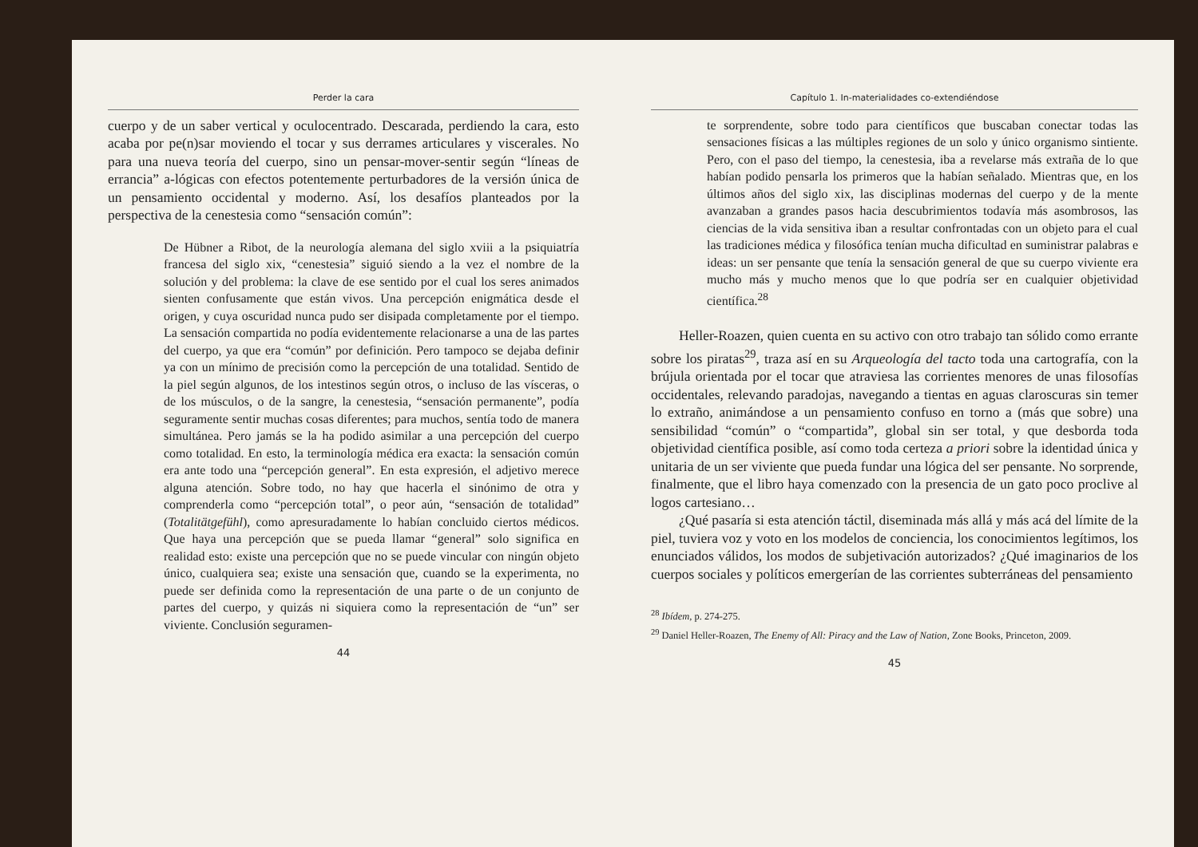Perder la cara
cuerpo y de un saber vertical y oculocentrado. Descarada, perdiendo la cara, esto acaba por pe(n)sar moviendo el tocar y sus derrames articulares y viscerales. No para una nueva teoría del cuerpo, sino un pensar-mover-sentir según “líneas de errancia” a-lógicas con efectos potentemente perturbadores de la versión única de un pensamiento occidental y moderno. Así, los desafíos planteados por la perspectiva de la cenestesia como “sensación común”:
De Hübner a Ribot, de la neurología alemana del siglo xviii a la psiquiatría francesa del siglo xix, “cenestesia” siguió siendo a la vez el nombre de la solución y del problema: la clave de ese sentido por el cual los seres animados sienten confusamente que están vivos. Una percepción enigmática desde el origen, y cuya oscuridad nunca pudo ser disipada completamente por el tiempo. La sensación compartida no podía evidentemente relacionarse a una de las partes del cuerpo, ya que era “común” por definición. Pero tampoco se dejaba definir ya con un mínimo de precisión como la percepción de una totalidad. Sentido de la piel según algunos, de los intestinos según otros, o incluso de las vísceras, o de los músculos, o de la sangre, la cenestesia, “sensación permanente”, podía seguramente sentir muchas cosas diferentes; para muchos, sentía todo de manera simultánea. Pero jamás se la ha podido asimilar a una percepción del cuerpo como totalidad. En esto, la terminología médica era exacta: la sensación común era ante todo una “percepción general”. En esta expresión, el adjetivo merece alguna atención. Sobre todo, no hay que hacerla el sinónimo de otra y comprenderla como “percepción total”, o peor aún, “sensación de totalidad” (Totalitätgefühl), como apresuradamente lo habían concluido ciertos médicos. Que haya una percepción que se pueda llamar “general” solo significa en realidad esto: existe una percepción que no se puede vincular con ningún objeto único, cualquiera sea; existe una sensación que, cuando se la experimenta, no puede ser definida como la representación de una parte o de un conjunto de partes del cuerpo, y quizás ni siquiera como la representación de “un” ser viviente. Conclusión seguramen-
44
Capítulo 1. In-materialidades co-extendiéndose
te sorprendente, sobre todo para científicos que buscaban conectar todas las sensaciones físicas a las múltiples regiones de un solo y único organismo sintiente. Pero, con el paso del tiempo, la cenestesia, iba a revelarse más extraña de lo que habían podido pensarla los primeros que la habían señalado. Mientras que, en los últimos años del siglo xix, las disciplinas modernas del cuerpo y de la mente avanzaban a grandes pasos hacia descubrimientos todavía más asombrosos, las ciencias de la vida sensitiva iban a resultar confrontadas con un objeto para el cual las tradiciones médica y filosófica tenían mucha dificultad en suministrar palabras e ideas: un ser pensante que tenía la sensación general de que su cuerpo viviente era mucho más y mucho menos que lo que podría ser en cualquier objetividad científica.<sup>28</sup>
Heller-Roazen, quien cuenta en su activo con otro trabajo tan sólido como errante sobre los piratas<sup>29</sup>, traza así en su Arqueología del tacto toda una cartografía, con la brújula orientada por el tocar que atraviesa las corrientes menores de unas filosofías occidentales, relevando paradojas, navegando a tientas en aguas claroscuras sin temer lo extraño, animándose a un pensamiento confuso en torno a (más que sobre) una sensibilidad “común” o “compartida”, global sin ser total, y que desborda toda objetividad científica posible, así como toda certeza a priori sobre la identidad única y unitaria de un ser viviente que pueda fundar una lógica del ser pensante. No sorprende, finalmente, que el libro haya comenzado con la presencia de un gato poco proclive al logos cartesiano…
¿Qué pasaría si esta atención táctil, diseminada más allá y más acá del límite de la piel, tuviera voz y voto en los modelos de conciencia, los conocimientos legítimos, los enunciados válidos, los modos de subjetivación autorizados? ¿Qué imaginarios de los cuerpos sociales y políticos emergerían de las corrientes subterráneas del pensamiento
<sup>28</sup> Ibídem, p. 274-275.
<sup>29</sup> Daniel Heller-Roazen, The Enemy of All: Piracy and the Law of Nation, Zone Books, Princeton, 2009.
45